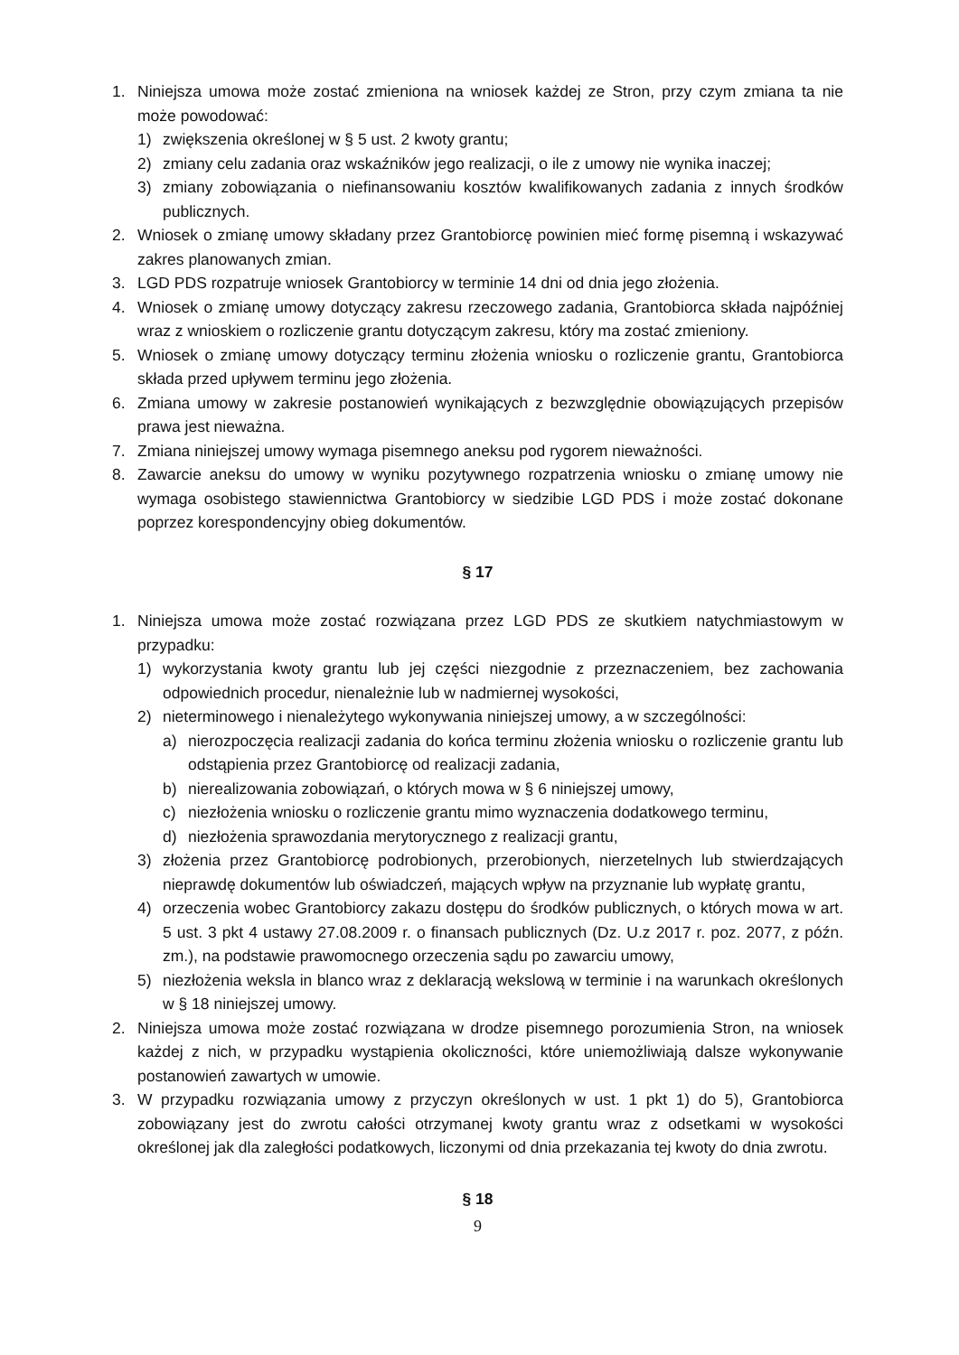1. Niniejsza umowa może zostać zmieniona na wniosek każdej ze Stron, przy czym zmiana ta nie może powodować:
1) zwiększenia określonej w § 5 ust. 2 kwoty grantu;
2) zmiany celu zadania oraz wskaźników jego realizacji, o ile z umowy nie wynika inaczej;
3) zmiany zobowiązania o niefinansowaniu kosztów kwalifikowanych zadania z innych środków publicznych.
2. Wniosek o zmianę umowy składany przez Grantobiorcę powinien mieć formę pisemną i wskazywać zakres planowanych zmian.
3. LGD PDS rozpatruje wniosek Grantobiorcy w terminie 14 dni od dnia jego złożenia.
4. Wniosek o zmianę umowy dotyczący zakresu rzeczowego zadania, Grantobiorca składa najpóźniej wraz z wnioskiem o rozliczenie grantu dotyczącym zakresu, który ma zostać zmieniony.
5. Wniosek o zmianę umowy dotyczący terminu złożenia wniosku o rozliczenie grantu, Grantobiorca składa przed upływem terminu jego złożenia.
6. Zmiana umowy w zakresie postanowień wynikających z bezwzględnie obowiązujących przepisów prawa jest nieważna.
7. Zmiana niniejszej umowy wymaga pisemnego aneksu pod rygorem nieważności.
8. Zawarcie aneksu do umowy w wyniku pozytywnego rozpatrzenia wniosku o zmianę umowy nie wymaga osobistego stawiennictwa Grantobiorcy w siedzibie LGD PDS i może zostać dokonane poprzez korespondencyjny obieg dokumentów.
§ 17
1. Niniejsza umowa może zostać rozwiązana przez LGD PDS ze skutkiem natychmiastowym w przypadku:
1) wykorzystania kwoty grantu lub jej części niezgodnie z przeznaczeniem, bez zachowania odpowiednich procedur, nienależnie lub w nadmiernej wysokości,
2) nieterminowego i nienależytego wykonywania niniejszej umowy, a w szczególności:
a) nierozpoczęcia realizacji zadania do końca terminu złożenia wniosku o rozliczenie grantu lub odstąpienia przez Grantobiorcę od realizacji zadania,
b) nierealizowania zobowiązań, o których mowa w § 6 niniejszej umowy,
c) niezłożenia wniosku o rozliczenie grantu mimo wyznaczenia dodatkowego terminu,
d) niezłożenia sprawozdania merytorycznego z realizacji grantu,
3) złożenia przez Grantobiorcę podrobionych, przerobionych, nierzetelnych lub stwierdzających nieprawdę dokumentów lub oświadczeń, mających wpływ na przyznanie lub wypłatę grantu,
4) orzeczenia wobec Grantobiorcy zakazu dostępu do środków publicznych, o których mowa w art. 5 ust. 3 pkt 4 ustawy 27.08.2009 r. o finansach publicznych (Dz. U.z 2017 r. poz. 2077, z późn. zm.), na podstawie prawomocnego orzeczenia sądu po zawarciu umowy,
5) niezłożenia weksla in blanco wraz z deklaracją wekslową w terminie i na warunkach określonych w § 18 niniejszej umowy.
2. Niniejsza umowa może zostać rozwiązana w drodze pisemnego porozumienia Stron, na wniosek każdej z nich, w przypadku wystąpienia okoliczności, które uniemożliwiają dalsze wykonywanie postanowień zawartych w umowie.
3. W przypadku rozwiązania umowy z przyczyn określonych w ust. 1 pkt 1) do 5), Grantobiorca zobowiązany jest do zwrotu całości otrzymanej kwoty grantu wraz z odsetkami w wysokości określonej jak dla zaległości podatkowych, liczonymi od dnia przekazania tej kwoty do dnia zwrotu.
§ 18
9